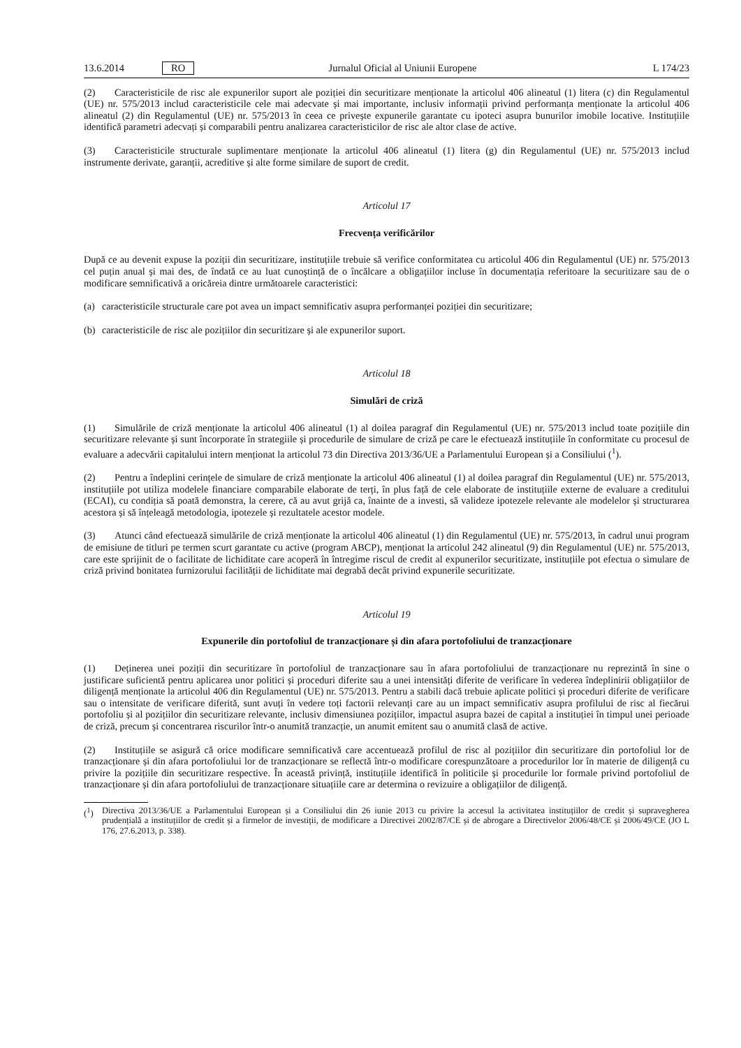13.6.2014 RO Jurnalul Oficial al Uniunii Europene L 174/23
(2) Caracteristicile de risc ale expunerilor suport ale poziției din securitizare menționate la articolul 406 alineatul (1) litera (c) din Regulamentul (UE) nr. 575/2013 includ caracteristicile cele mai adecvate și mai importante, inclusiv informații privind performanța menționate la articolul 406 alineatul (2) din Regulamentul (UE) nr. 575/2013 în ceea ce privește expunerile garantate cu ipoteci asupra bunurilor imobile locative. Instituțiile identifică parametri adecvați și comparabili pentru analizarea caracteristicilor de risc ale altor clase de active.
(3) Caracteristicile structurale suplimentare menționate la articolul 406 alineatul (1) litera (g) din Regulamentul (UE) nr. 575/2013 includ instrumente derivate, garanții, acreditive și alte forme similare de suport de credit.
Articolul 17
Frecvența verificărilor
După ce au devenit expuse la poziții din securitizare, instituțiile trebuie să verifice conformitatea cu articolul 406 din Regulamentul (UE) nr. 575/2013 cel puțin anual și mai des, de îndată ce au luat cunoștință de o încălcare a obligațiilor incluse în documentația referitoare la securitizare sau de o modificare semnificativă a oricăreia dintre următoarele caracteristici:
(a) caracteristicile structurale care pot avea un impact semnificativ asupra performanței poziției din securitizare;
(b) caracteristicile de risc ale pozițiilor din securitizare și ale expunerilor suport.
Articolul 18
Simulări de criză
(1) Simulările de criză menționate la articolul 406 alineatul (1) al doilea paragraf din Regulamentul (UE) nr. 575/2013 includ toate pozițiile din securitizare relevante și sunt încorporate în strategiile și procedurile de simulare de criză pe care le efectuează instituțiile în conformitate cu procesul de evaluare a adecvării capitalului intern menționat la articolul 73 din Directiva 2013/36/UE a Parlamentului European și a Consiliului (<sup>1</sup>).
(2) Pentru a îndeplini cerințele de simulare de criză menționate la articolul 406 alineatul (1) al doilea paragraf din Regulamentul (UE) nr. 575/2013, instituțiile pot utiliza modelele financiare comparabile elaborate de terți, în plus față de cele elaborate de instituțiile externe de evaluare a creditului (ECAI), cu condiția să poată demonstra, la cerere, că au avut grijă ca, înainte de a investi, să valideze ipotezele relevante ale modelelor și structurarea acestora și să înțeleagă metodologia, ipotezele și rezultatele acestor modele.
(3) Atunci când efectuează simulările de criză menționate la articolul 406 alineatul (1) din Regulamentul (UE) nr. 575/2013, în cadrul unui program de emisiune de titluri pe termen scurt garantate cu active (program ABCP), menționat la articolul 242 alineatul (9) din Regulamentul (UE) nr. 575/2013, care este sprijinit de o facilitate de lichiditate care acoperă în întregime riscul de credit al expunerilor securitizate, instituțiile pot efectua o simulare de criză privind bonitatea furnizorului facilității de lichiditate mai degrabă decât privind expunerile securitizate.
Articolul 19
Expunerile din portofoliul de tranzacționare și din afara portofoliului de tranzacționare
(1) Deținerea unei poziții din securitizare în portofoliul de tranzacționare sau în afara portofoliului de tranzacționare nu reprezintă în sine o justificare suficientă pentru aplicarea unor politici și proceduri diferite sau a unei intensități diferite de verificare în vederea îndeplinirii obligațiilor de diligență menționate la articolul 406 din Regulamentul (UE) nr. 575/2013. Pentru a stabili dacă trebuie aplicate politici și proceduri diferite de verificare sau o intensitate de verificare diferită, sunt avuți în vedere toți factorii relevanți care au un impact semnificativ asupra profilului de risc al fiecărui portofoliu și al pozițiilor din securitizare relevante, inclusiv dimensiunea pozițiilor, impactul asupra bazei de capital a instituției în timpul unei perioade de criză, precum și concentrarea riscurilor într-o anumită tranzacție, un anumit emitent sau o anumită clasă de active.
(2) Instituțiile se asigură că orice modificare semnificativă care accentuează profilul de risc al pozițiilor din securitizare din portofoliul lor de tranzacționare și din afara portofoliului lor de tranzacționare se reflectă într-o modificare corespunzătoare a procedurilor lor în materie de diligență cu privire la pozițiile din securitizare respective. În această privință, instituțiile identifică în politicile și procedurile lor formale privind portofoliul de tranzacționare și din afara portofoliului de tranzacționare situațiile care ar determina o revizuire a obligațiilor de diligență.
(<sup>1</sup>) Directiva 2013/36/UE a Parlamentului European și a Consiliului din 26 iunie 2013 cu privire la accesul la activitatea instituțiilor de credit și supravegherea prudențială a instituțiilor de credit și a firmelor de investiții, de modificare a Directivei 2002/87/CE și de abrogare a Directivelor 2006/48/CE și 2006/49/CE (JO L 176, 27.6.2013, p. 338).